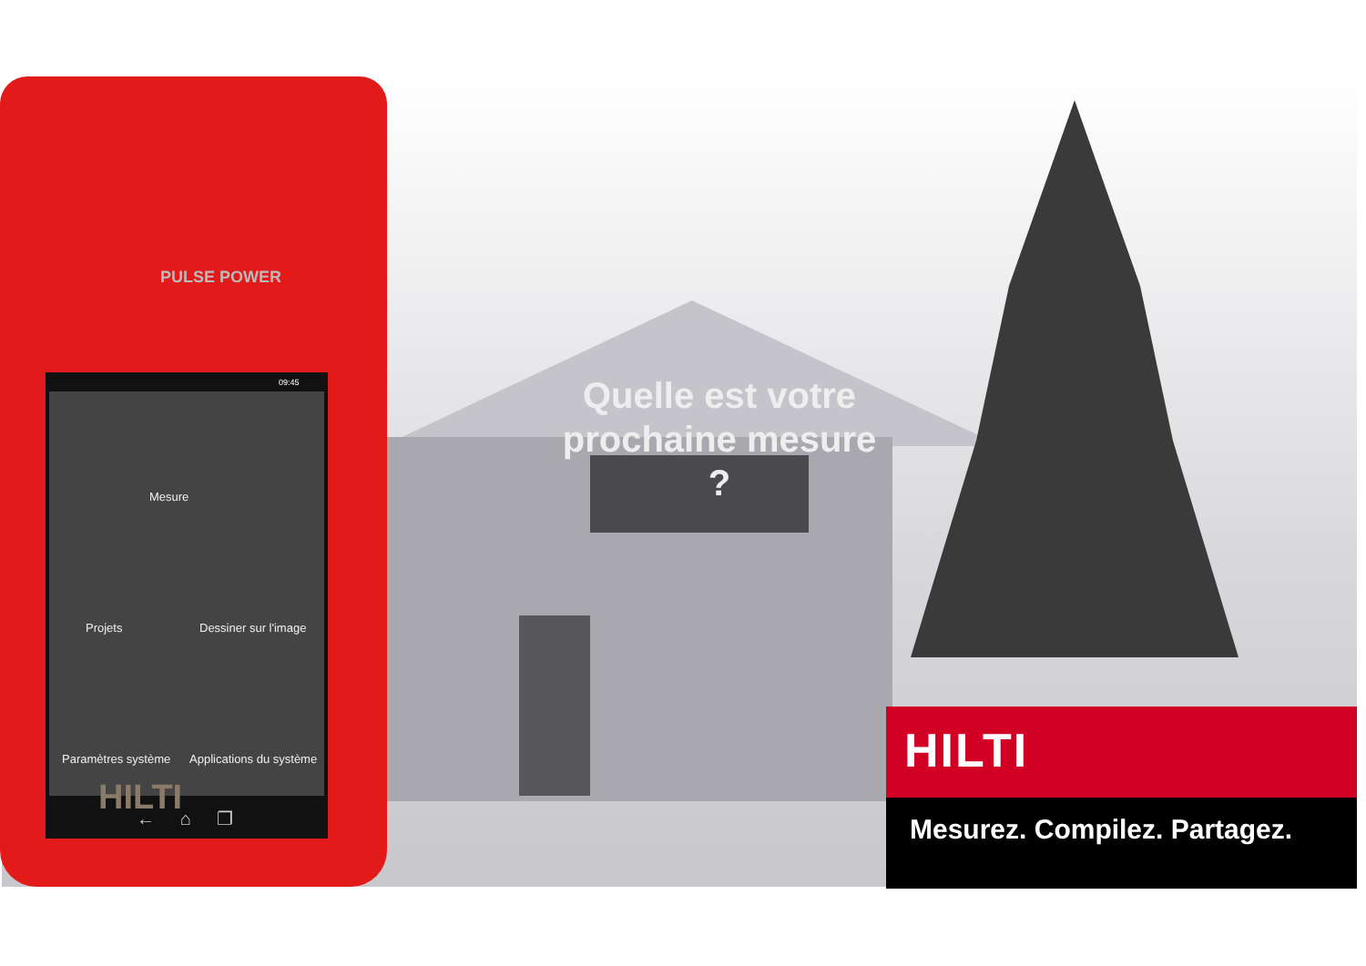PULSE POWER
09:45
← ⌂ ❐
Mesure
Projets Dessiner sur l'image
Paramètres système Applications du système
HILTI
Quelle est votre prochaine mesure ?
HILTI
Mesurez. Compilez. Partagez.